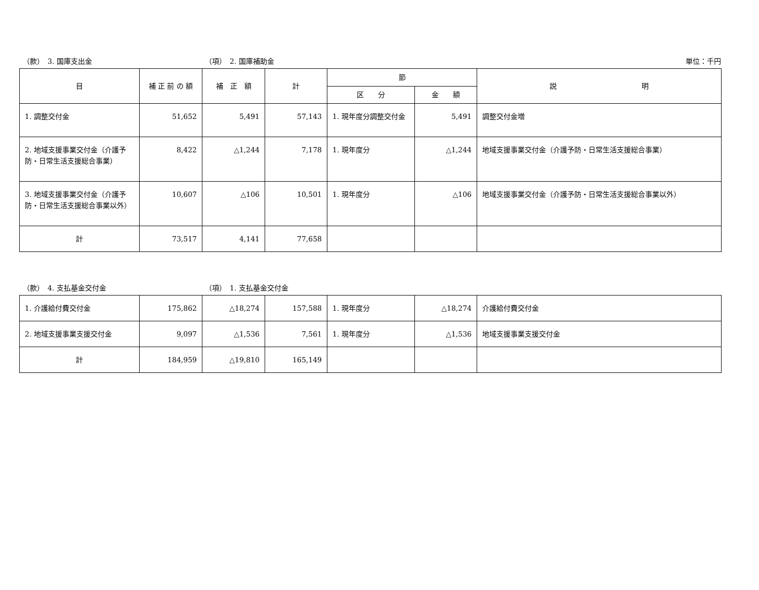（款）　3. 国庫支出金 （項）　2. 国庫補助金 単位：千円
| 目 | 補 正 前 の 額 | 補 正 額 | 計 | 節 | | 説 明 |
| --- | --- | --- | --- | --- | --- | --- |
| | | | | 区 分 | 金 額 | |
| 1. 調整交付金 | 51,652 | 5,491 | 57,143 | 1. 現年度分調整交付金 | 5,491 | 調整交付金増 |
| 2. 地域支援事業交付金（介護予防・日常生活支援総合事業） | 8,422 | △1,244 | 7,178 | 1. 現年度分 | △1,244 | 地域支援事業交付金（介護予防・日常生活支援総合事業） |
| 3. 地域支援事業交付金（介護予防・日常生活支援総合事業以外） | 10,607 | △106 | 10,501 | 1. 現年度分 | △106 | 地域支援事業交付金（介護予防・日常生活支援総合事業以外） |
| 計 | 73,517 | 4,141 | 77,658 | | | |
（款）　4. 支払基金交付金 （項）　1. 支払基金交付金
| 1. 介護給付費交付金 | 175,862 | △18,274 | 157,588 | 1. 現年度分 | △18,274 | 介護給付費交付金 |
| 2. 地域支援事業支援交付金 | 9,097 | △1,536 | 7,561 | 1. 現年度分 | △1,536 | 地域支援事業支援交付金 |
| 計 | 184,959 | △19,810 | 165,149 | | | |